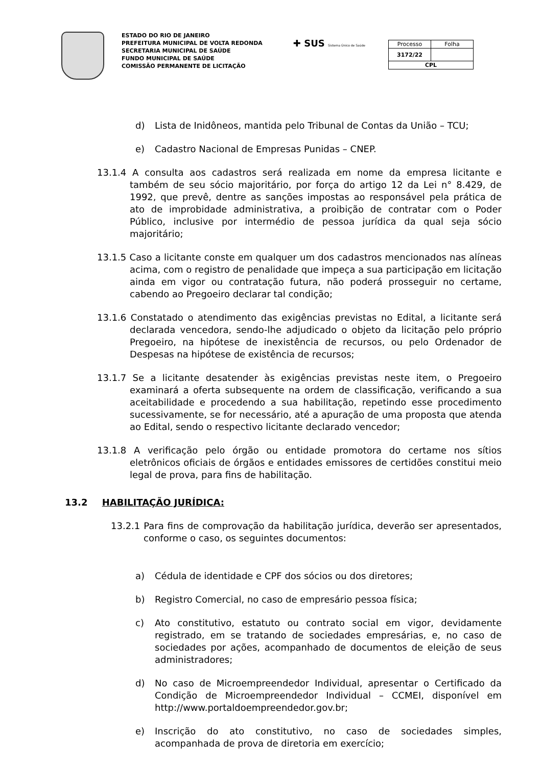ESTADO DO RIO DE JANEIRO
PREFEITURA MUNICIPAL DE VOLTA REDONDA
SECRETARIA MUNICIPAL DE SAÚDE
FUNDO MUNICIPAL DE SAÚDE
COMISSÃO PERMANENTE DE LICITAÇÃO
✚ SUS Sistema Único de Saúde
| Processo | Folha |
| 3172/22 | |
| CPL | |
d) Lista de Inidôneos, mantida pelo Tribunal de Contas da União – TCU;
e) Cadastro Nacional de Empresas Punidas – CNEP.
13.1.4 A consulta aos cadastros será realizada em nome da empresa licitante e também de seu sócio majoritário, por força do artigo 12 da Lei n° 8.429, de 1992, que prevê, dentre as sanções impostas ao responsável pela prática de ato de improbidade administrativa, a proibição de contratar com o Poder Público, inclusive por intermédio de pessoa jurídica da qual seja sócio majoritário;
13.1.5 Caso a licitante conste em qualquer um dos cadastros mencionados nas alíneas acima, com o registro de penalidade que impeça a sua participação em licitação ainda em vigor ou contratação futura, não poderá prosseguir no certame, cabendo ao Pregoeiro declarar tal condição;
13.1.6 Constatado o atendimento das exigências previstas no Edital, a licitante será declarada vencedora, sendo-lhe adjudicado o objeto da licitação pelo próprio Pregoeiro, na hipótese de inexistência de recursos, ou pelo Ordenador de Despesas na hipótese de existência de recursos;
13.1.7 Se a licitante desatender às exigências previstas neste item, o Pregoeiro examinará a oferta subsequente na ordem de classificação, verificando a sua aceitabilidade e procedendo a sua habilitação, repetindo esse procedimento sucessivamente, se for necessário, até a apuração de uma proposta que atenda ao Edital, sendo o respectivo licitante declarado vencedor;
13.1.8 A verificação pelo órgão ou entidade promotora do certame nos sítios eletrônicos oficiais de órgãos e entidades emissores de certidões constitui meio legal de prova, para fins de habilitação.
13.2 HABILITAÇÃO JURÍDICA:
13.2.1 Para fins de comprovação da habilitação jurídica, deverão ser apresentados, conforme o caso, os seguintes documentos:
a) Cédula de identidade e CPF dos sócios ou dos diretores;
b) Registro Comercial, no caso de empresário pessoa física;
c) Ato constitutivo, estatuto ou contrato social em vigor, devidamente registrado, em se tratando de sociedades empresárias, e, no caso de sociedades por ações, acompanhado de documentos de eleição de seus administradores;
d) No caso de Microempreendedor Individual, apresentar o Certificado da Condição de Microempreendedor Individual – CCMEI, disponível em http://www.portaldoempreendedor.gov.br;
e) Inscrição do ato constitutivo, no caso de sociedades simples, acompanhada de prova de diretoria em exercício;